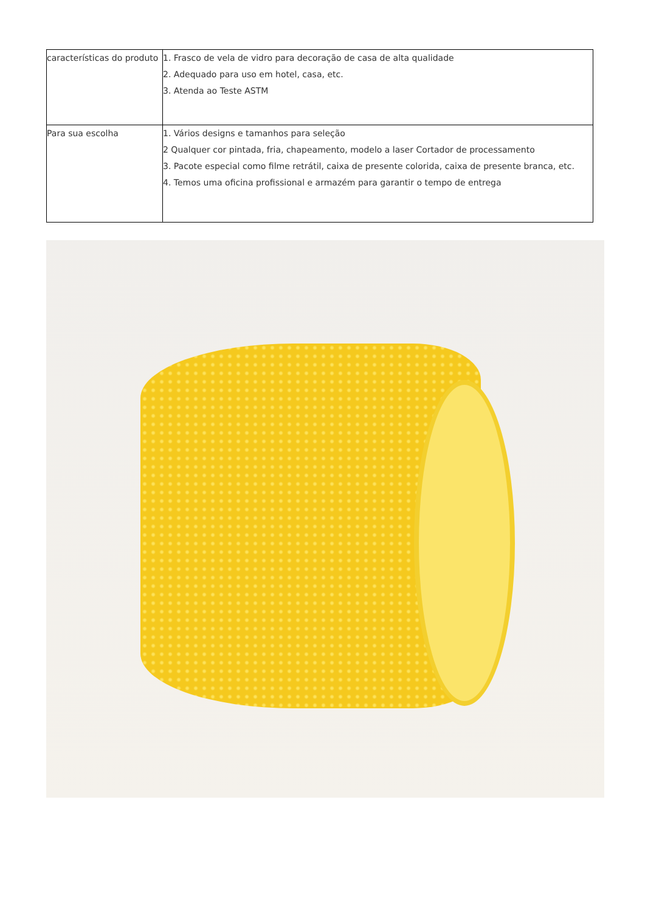| características do produto | 1. Frasco de vela de vidro para decoração de casa de alta qualidade 2. Adequado para uso em hotel, casa, etc. 3. Atenda ao Teste ASTM |
| Para sua escolha | 1. Vários designs e tamanhos para seleção 2 Qualquer cor pintada, fria, chapeamento, modelo a laser Cortador de processamento 3. Pacote especial como filme retrátil, caixa de presente colorida, caixa de presente branca, etc. 4. Temos uma oficina profissional e armazém para garantir o tempo de entrega |